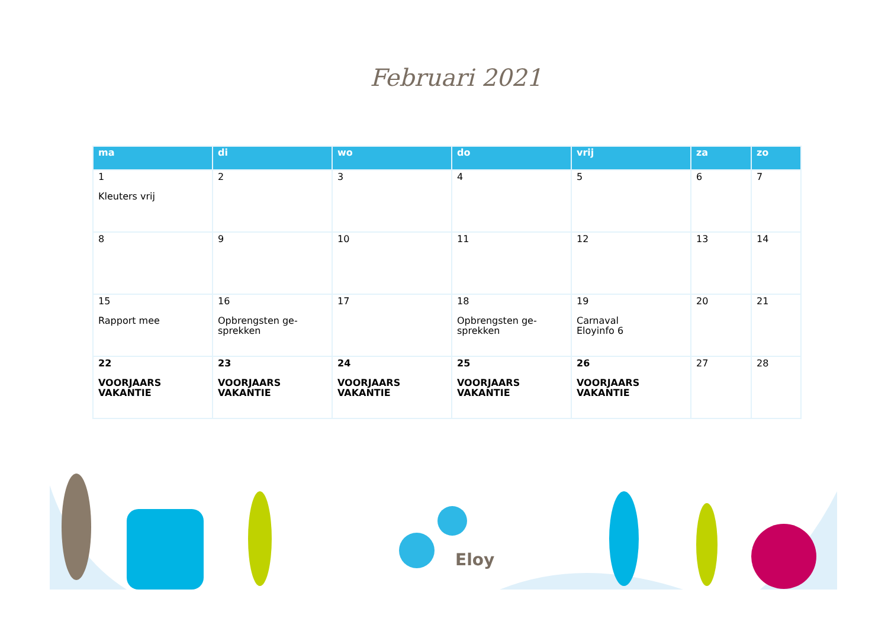Februari 2021
| ma | di | wo | do | vrij | za | zo |
| --- | --- | --- | --- | --- | --- | --- |
| 1 Kleuters vrij | 2 | 3 | 4 | 5 | 6 | 7 |
| 8 | 9 | 10 | 11 | 12 | 13 | 14 |
| 15 Rapport mee | 16 Opbrengsten ge- sprekken | 17 | 18 Opbrengsten ge- sprekken | 19 Carnaval Eloyinfo 6 | 20 | 21 |
| 22 VOORJAARS VAKANTIE | 23 VOORJAARS VAKANTIE | 24 VOORJAARS VAKANTIE | 25 VOORJAARS VAKANTIE | 26 VOORJAARS VAKANTIE | 27 | 28 |
Eloy